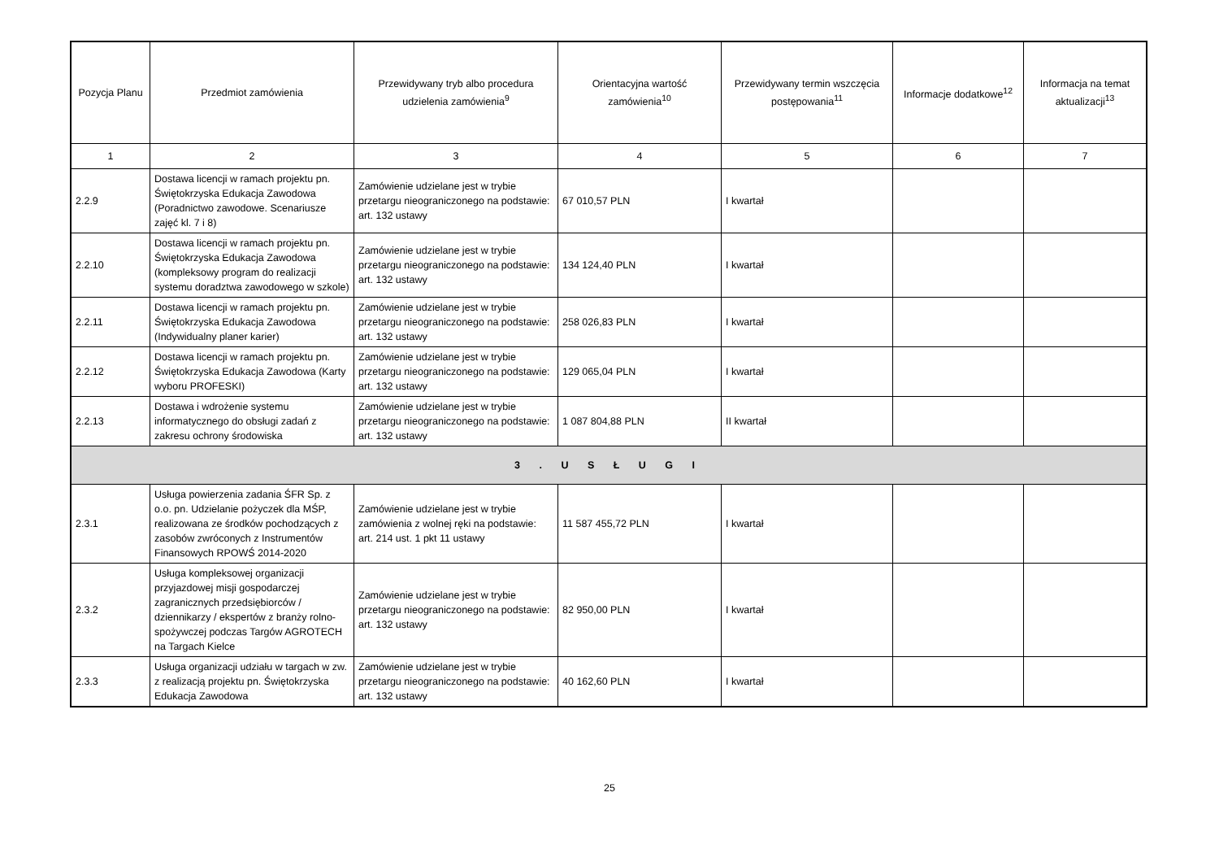| Pozycja Planu | Przedmiot zamówienia | Przewidywany tryb albo procedura udzielenia zamówienia<sup>9</sup> | Orientacyjna wartość zamówienia<sup>10</sup> | Przewidywany termin wszczęcia postępowania<sup>11</sup> | Informacje dodatkowe<sup>12</sup> | Informacja na temat aktualizacji<sup>13</sup> |
| --- | --- | --- | --- | --- | --- | --- |
| 1 | 2 | 3 | 4 | 5 | 6 | 7 |
| 2.2.9 | Dostawa licencji w ramach projektu pn. Świętokrzyska Edukacja Zawodowa (Poradnictwo zawodowe. Scenariusze zajęć kl. 7 i 8) | Zamówienie udzielane jest w trybie przetargu nieograniczonego na podstawie: art. 132 ustawy | 67 010,57 PLN | I kwartał | | |
| 2.2.10 | Dostawa licencji w ramach projektu pn. Świętokrzyska Edukacja Zawodowa (kompleksowy program do realizacji systemu doradztwa zawodowego w szkole) | Zamówienie udzielane jest w trybie przetargu nieograniczonego na podstawie: art. 132 ustawy | 134 124,40 PLN | I kwartał | | |
| 2.2.11 | Dostawa licencji w ramach projektu pn. Świętokrzyska Edukacja Zawodowa (Indywidualny planer karier) | Zamówienie udzielane jest w trybie przetargu nieograniczonego na podstawie: art. 132 ustawy | 258 026,83 PLN | I kwartał | | |
| 2.2.12 | Dostawa licencji w ramach projektu pn. Świętokrzyska Edukacja Zawodowa (Karty wyboru PROFESKI) | Zamówienie udzielane jest w trybie przetargu nieograniczonego na podstawie: art. 132 ustawy | 129 065,04 PLN | I kwartał | | |
| 2.2.13 | Dostawa i wdrożenie systemu informatycznego do obsługi zadań z zakresu ochrony środowiska | Zamówienie udzielane jest w trybie przetargu nieograniczonego na podstawie: art. 132 ustawy | 1 087 804,88 PLN | II kwartał | | |
| 3 . U S Ł U G I | | | | | | |
| 2.3.1 | Usługa powierzenia zadania ŚFR Sp. z o.o. pn. Udzielanie pożyczek dla MŚP, realizowana ze środków pochodzących z zasobów zwróconych z Instrumentów Finansowych RPOWŚ 2014-2020 | Zamówienie udzielane jest w trybie zamówienia z wolnej ręki na podstawie: art. 214 ust. 1 pkt 11 ustawy | 11 587 455,72 PLN | I kwartał | | |
| 2.3.2 | Usługa kompleksowej organizacji przyjazdowej misji gospodarczej zagranicznych przedsiębiorców / dziennikarzy / ekspertów z branży rolno-spożywczej podczas Targów AGROTECH na Targach Kielce | Zamówienie udzielane jest w trybie przetargu nieograniczonego na podstawie: art. 132 ustawy | 82 950,00 PLN | I kwartał | | |
| 2.3.3 | Usługa organizacji udziału w targach w zw. z realizacją projektu pn. Świętokrzyska Edukacja Zawodowa | Zamówienie udzielane jest w trybie przetargu nieograniczonego na podstawie: art. 132 ustawy | 40 162,60 PLN | I kwartał | | |
25